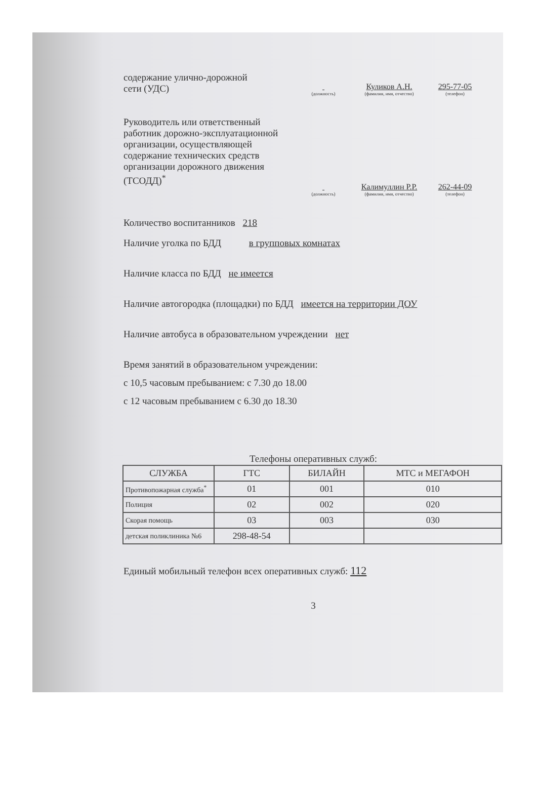содержание улично-дорожной
сети (УДС)
(должность)
Куликов А.Н.
(фамилия, имя, отчество)
295-77-05
(телефон)
Руководитель или ответственный работник дорожно-эксплуатационной организации, осуществляющей содержание технических средств организации дорожного движения (ТСОДД)<sup>*</sup>
(должность)
Калимуллин Р.Р.
(фамилия, имя, отчество)
262-44-09
(телефон)
Количество воспитанников 218
Наличие уголка по БДД в групповых комнатах
Наличие класса по БДД не имеется
Наличие автогородка (площадки) по БДД имеется на территории ДОУ
Наличие автобуса в образовательном учреждении нет
Время занятий в образовательном учреждении:
с 10,5 часовым пребыванием: с 7.30 до 18.00
с 12 часовым пребыванием с 6.30 до 18.30
Телефоны оперативных служб:
| СЛУЖБА | ГТС | БИЛАЙН | МТС и МЕГАФОН |
| --- | --- | --- | --- |
| Противопожарная служба<sup>*</sup> | 01 | 001 | 010 |
| Полиция | 02 | 002 | 020 |
| Скорая помощь | 03 | 003 | 030 |
| детская поликлиника №6 | 298-48-54 | | |
Единый мобильный телефон всех оперативных служб: 112
3